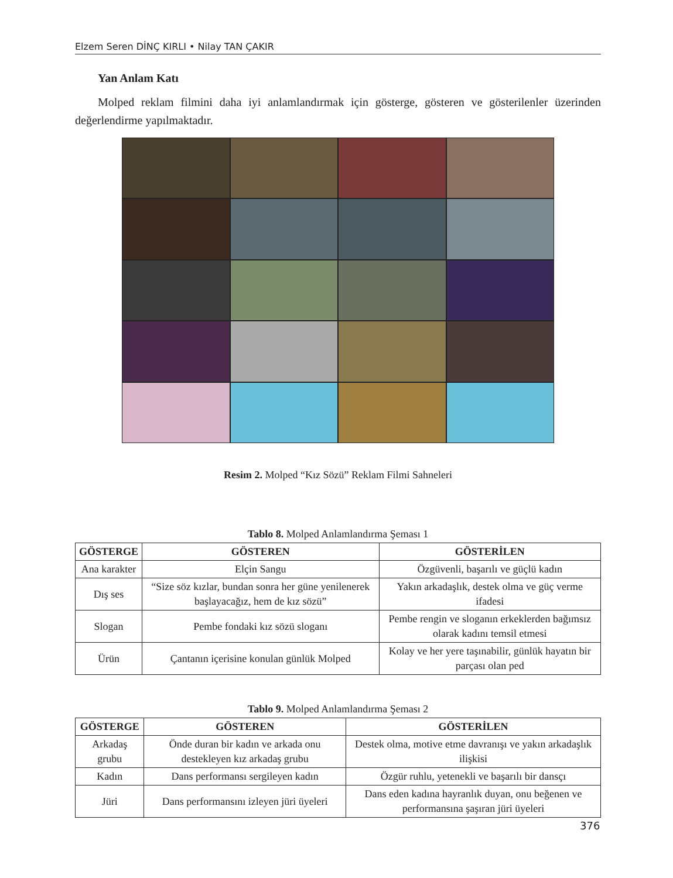Elzem Seren DİNÇ KIRLI • Nilay TAN ÇAKIR
Yan Anlam Katı
Molped reklam filmini daha iyi anlamlandırmak için gösterge, gösteren ve gösterilenler üzerinden değerlendirme yapılmaktadır.
Resim 2. Molped “Kız Sözü” Reklam Filmi Sahneleri
Tablo 8. Molped Anlamlandırma Şeması 1
| GÖSTERGE | GÖSTEREN | GÖSTERİLEN |
| --- | --- | --- |
| Ana karakter | Elçin Sangu | Özgüvenli, başarılı ve güçlü kadın |
| Dış ses | “Size söz kızlar, bundan sonra her güne yenilenerek başlayacağız, hem de kız sözü” | Yakın arkadaşlık, destek olma ve güç verme ifadesi |
| Slogan | Pembe fondaki kız sözü sloganı | Pembe rengin ve sloganın erkeklerden bağımsız olarak kadını temsil etmesi |
| Ürün | Çantanın içerisine konulan günlük Molped | Kolay ve her yere taşınabilir, günlük hayatın bir parçası olan ped |
Tablo 9. Molped Anlamlandırma Şeması 2
| GÖSTERGE | GÖSTEREN | GÖSTERİLEN |
| --- | --- | --- |
| Arkadaş grubu | Önde duran bir kadın ve arkada onu destekleyen kız arkadaş grubu | Destek olma, motive etme davranışı ve yakın arkadaşlık ilişkisi |
| Kadın | Dans performansı sergileyen kadın | Özgür ruhlu, yetenekli ve başarılı bir dansçı |
| Jüri | Dans performansını izleyen jüri üyeleri | Dans eden kadına hayranlık duyan, onu beğenen ve performansına şaşıran jüri üyeleri |
376